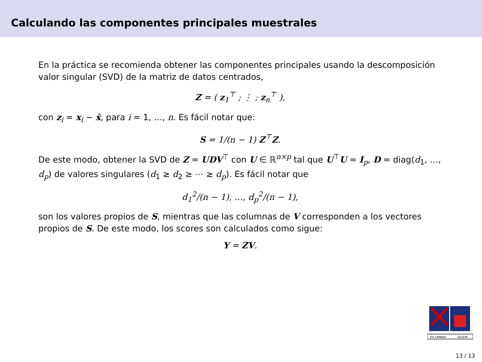Calculando las componentes principales muestrales
En la práctica se recomienda obtener las componentes principales usando la descomposición valor singular (SVD) de la matriz de datos centrados,
Z = ( z<sub>1</sub><sup>⊤</sup> ; ⋮ ; z<sub>n</sub><sup>⊤</sup> ),
con z<sub>i</sub> = x<sub>i</sub> − x̄, para i = 1, …, n. Es fácil notar que:
S = 1/(n − 1) Z<sup>⊤</sup>Z.
De este modo, obtener la SVD de Z = UDV<sup>⊤</sup> con U ∈ ℝ<sup>n×p</sup> tal que U<sup>⊤</sup>U = I<sub>p</sub>, D = diag(d<sub>1</sub>, …, d<sub>p</sub>) de valores singulares (d<sub>1</sub> ≥ d<sub>2</sub> ≥ ⋯ ≥ d<sub>p</sub>). Es fácil notar que
d<sub>1</sub><sup>2</sup>/(n − 1), …, d<sub>p</sub><sup>2</sup>/(n − 1),
son los valores propios de S, mientras que las columnas de V corresponden a los vectores propios de S. De este modo, los scores son calculados como sigue:
Y = ZV.
EX UMBRA
SOLEM
13 / 13